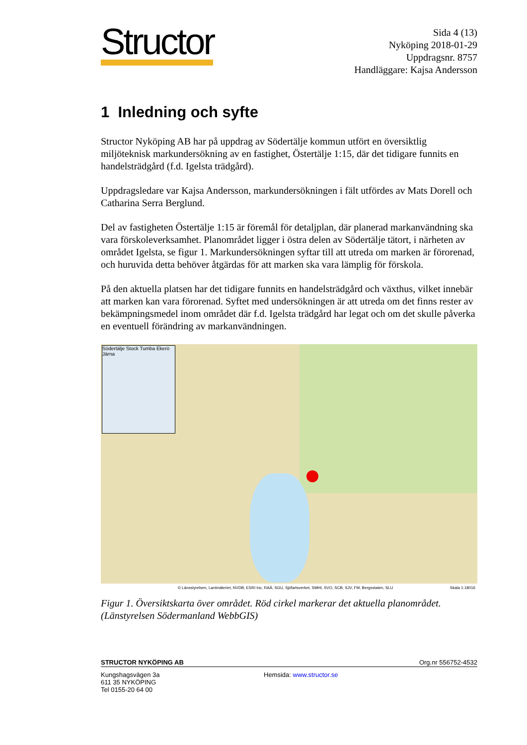Structor
Sida 4 (13)
Nyköping 2018-01-29
Uppdragsnr. 8757
Handläggare: Kajsa Andersson
1 Inledning och syfte
Structor Nyköping AB har på uppdrag av Södertälje kommun utfört en översiktlig miljöteknisk markundersökning av en fastighet, Östertälje 1:15, där det tidigare funnits en handelsträdgård (f.d. Igelsta trädgård).
Uppdragsledare var Kajsa Andersson, markundersökningen i fält utfördes av Mats Dorell och Catharina Serra Berglund.
Del av fastigheten Östertälje 1:15 är föremål för detaljplan, där planerad markanvändning ska vara förskoleverksamhet. Planområdet ligger i östra delen av Södertälje tätort, i närheten av området Igelsta, se figur 1. Markundersökningen syftar till att utreda om marken är förorenad, och huruvida detta behöver åtgärdas för att marken ska vara lämplig för förskola.
På den aktuella platsen har det tidigare funnits en handelsträdgård och växthus, vilket innebär att marken kan vara förorenad. Syftet med undersökningen är att utreda om det finns rester av bekämpningsmedel inom området där f.d. Igelsta trädgård har legat och om det skulle påverka en eventuell förändring av markanvändningen.
Södertälje Stock Tumba Ekerö Järna
© Länsstyrelsen, Lantmäteriet, NVDB, ESRI Inc, RAÄ, SGU, Sjöfartsverket, SMHI, SVO, SCB, SJV, FM, Bergsstaten, SLU Skala 1:18016
Figur 1. Översiktskarta över området. Röd cirkel markerar det aktuella planområdet. (Länstyrelsen Södermanland WebbGIS)
STRUCTOR NYKÖPING AB Org.nr 556752-4532
Kungshagsvägen 3a
611 35 NYKÖPING
Tel 0155-20 64 00
Hemsida: www.structor.se